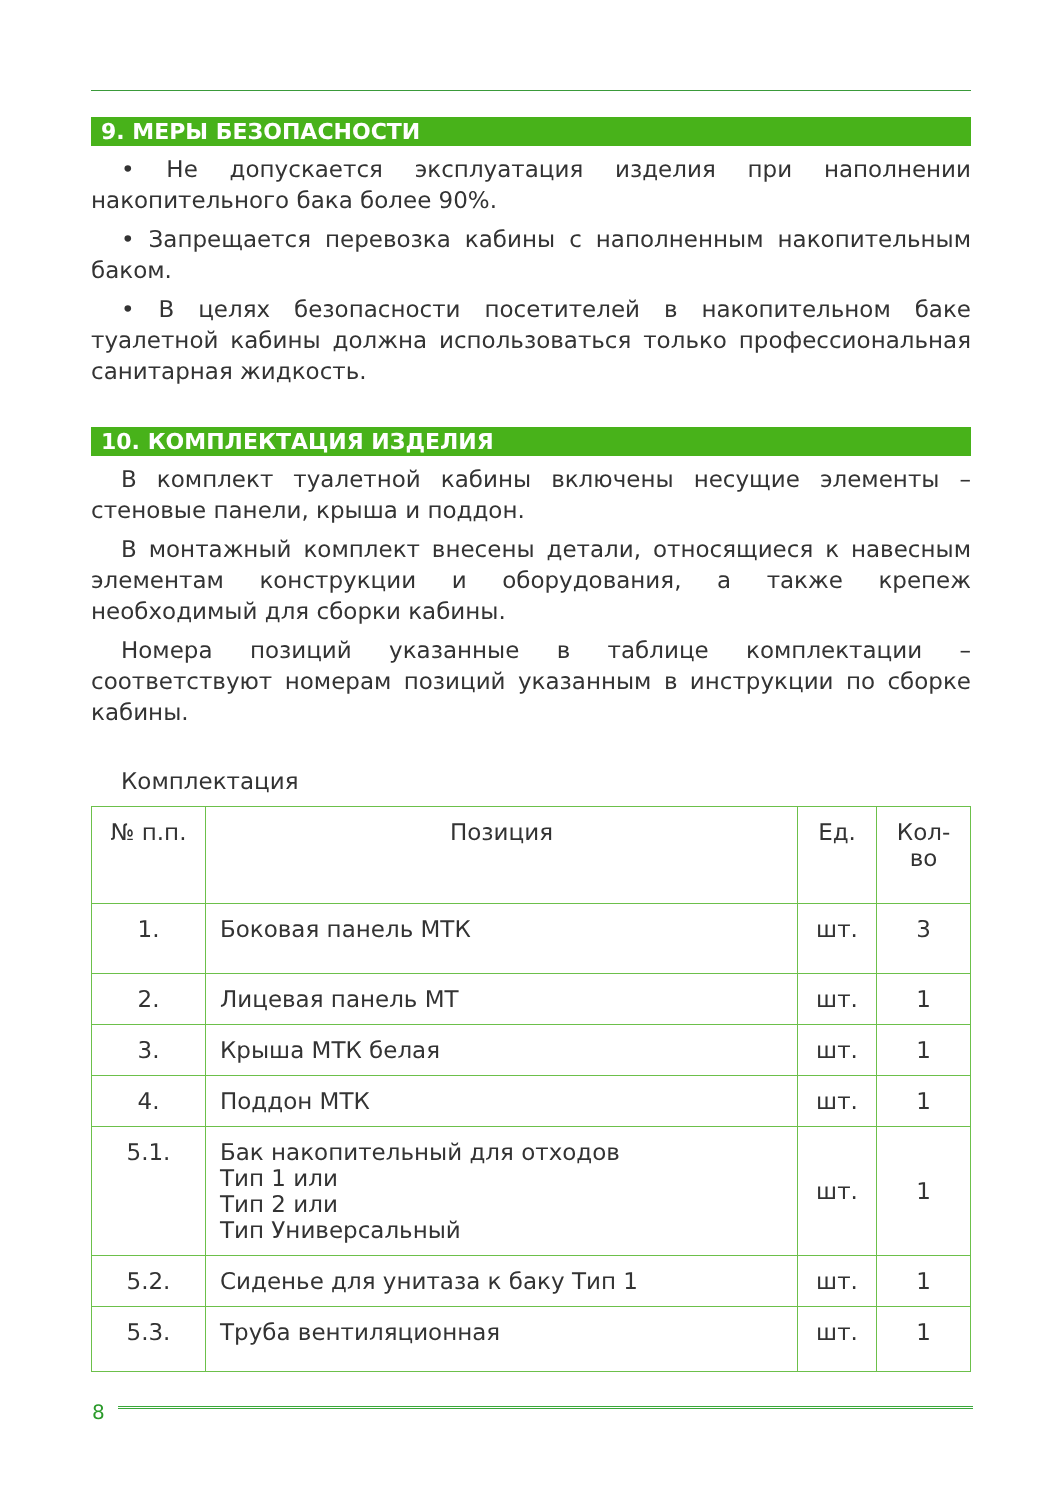9. МЕРЫ БЕЗОПАСНОСТИ
• Не допускается эксплуатация изделия при наполнении накопительного бака более 90%.
• Запрещается перевозка кабины с наполненным накопительным баком.
• В целях безопасности посетителей в накопительном баке туалетной кабины должна использоваться только профессиональная санитарная жидкость.
10. КОМПЛЕКТАЦИЯ ИЗДЕЛИЯ
В комплект туалетной кабины включены несущие элементы – стеновые панели, крыша и поддон.
В монтажный комплект внесены детали, относящиеся к навесным элементам конструкции и оборудования, а также крепеж необходимый для сборки кабины.
Номера позиций указанные в таблице комплектации – соответствуют номерам позиций указанным в инструкции по сборке кабины.
Комплектация
| № п.п. | Позиция | Ед. | Кол-во |
| --- | --- | --- | --- |
| 1. | Боковая панель МТК | шт. | 3 |
| 2. | Лицевая панель МТ | шт. | 1 |
| 3. | Крыша МТК белая | шт. | 1 |
| 4. | Поддон МТК | шт. | 1 |
| 5.1. | Бак накопительный для отходов Тип 1 или Тип 2 или Тип Универсальный | шт. | 1 |
| 5.2. | Сиденье для унитаза к баку Тип 1 | шт. | 1 |
| 5.3. | Труба вентиляционная | шт. | 1 |
8